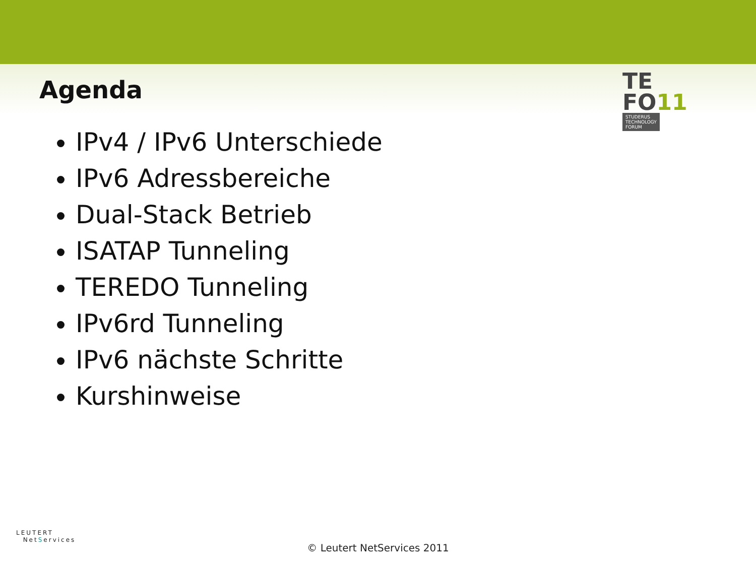Agenda
TE
FO11
STUDERUS
TECHNOLOGY
FORUM
IPv4 / IPv6 Unterschiede
IPv6 Adressbereiche
Dual-Stack Betrieb
ISATAP Tunneling
TEREDO Tunneling
IPv6rd Tunneling
IPv6 nächste Schritte
Kurshinweise
LEUTERT
NetServices
© Leutert NetServices 2011